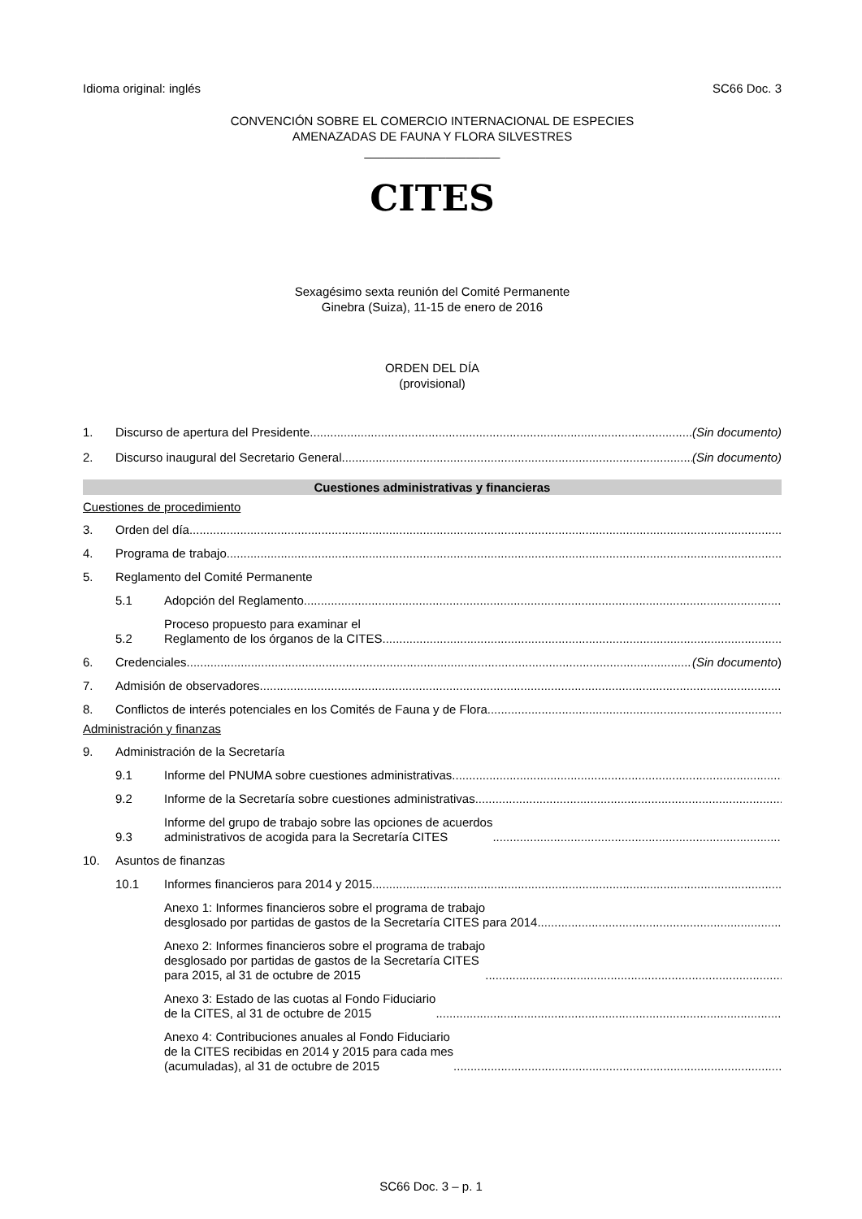Idioma original: inglés SC66 Doc. 3
CONVENCIÓN SOBRE EL COMERCIO INTERNACIONAL DE ESPECIES
AMENAZADAS DE FAUNA Y FLORA SILVESTRES
____________________
CITES
Sexagésimo sexta reunión del Comité Permanente
Ginebra (Suiza), 11-15 de enero de 2016
ORDEN DEL DÍA
(provisional)
1. Discurso de apertura del Presidente (Sin documento)
2. Discurso inaugural del Secretario General (Sin documento)
Cuestiones administrativas y financieras
Cuestiones de procedimiento
3. Orden del día
4. Programa de trabajo
5. Reglamento del Comité Permanente
5.1 Adopción del Reglamento
5.2 Proceso propuesto para examinar el
Reglamento de los órganos de la CITES
6. Credenciales (Sin documento)
7. Admisión de observadores
8. Conflictos de interés potenciales en los Comités de Fauna y de Flora
Administración y finanzas
9. Administración de la Secretaría
9.1 Informe del PNUMA sobre cuestiones administrativas
9.2 Informe de la Secretaría sobre cuestiones administrativas
9.3 Informe del grupo de trabajo sobre las opciones de acuerdos
administrativos de acogida para la Secretaría CITES
10. Asuntos de finanzas
10.1 Informes financieros para 2014 y 2015
Anexo 1: Informes financieros sobre el programa de trabajo
desglosado por partidas de gastos de la Secretaría CITES para 2014
Anexo 2: Informes financieros sobre el programa de trabajo
desglosado por partidas de gastos de la Secretaría CITES
para 2015, al 31 de octubre de 2015
Anexo 3: Estado de las cuotas al Fondo Fiduciario
de la CITES, al 31 de octubre de 2015
Anexo 4: Contribuciones anuales al Fondo Fiduciario
de la CITES recibidas en 2014 y 2015 para cada mes
(acumuladas), al 31 de octubre de 2015
SC66 Doc. 3 – p. 1